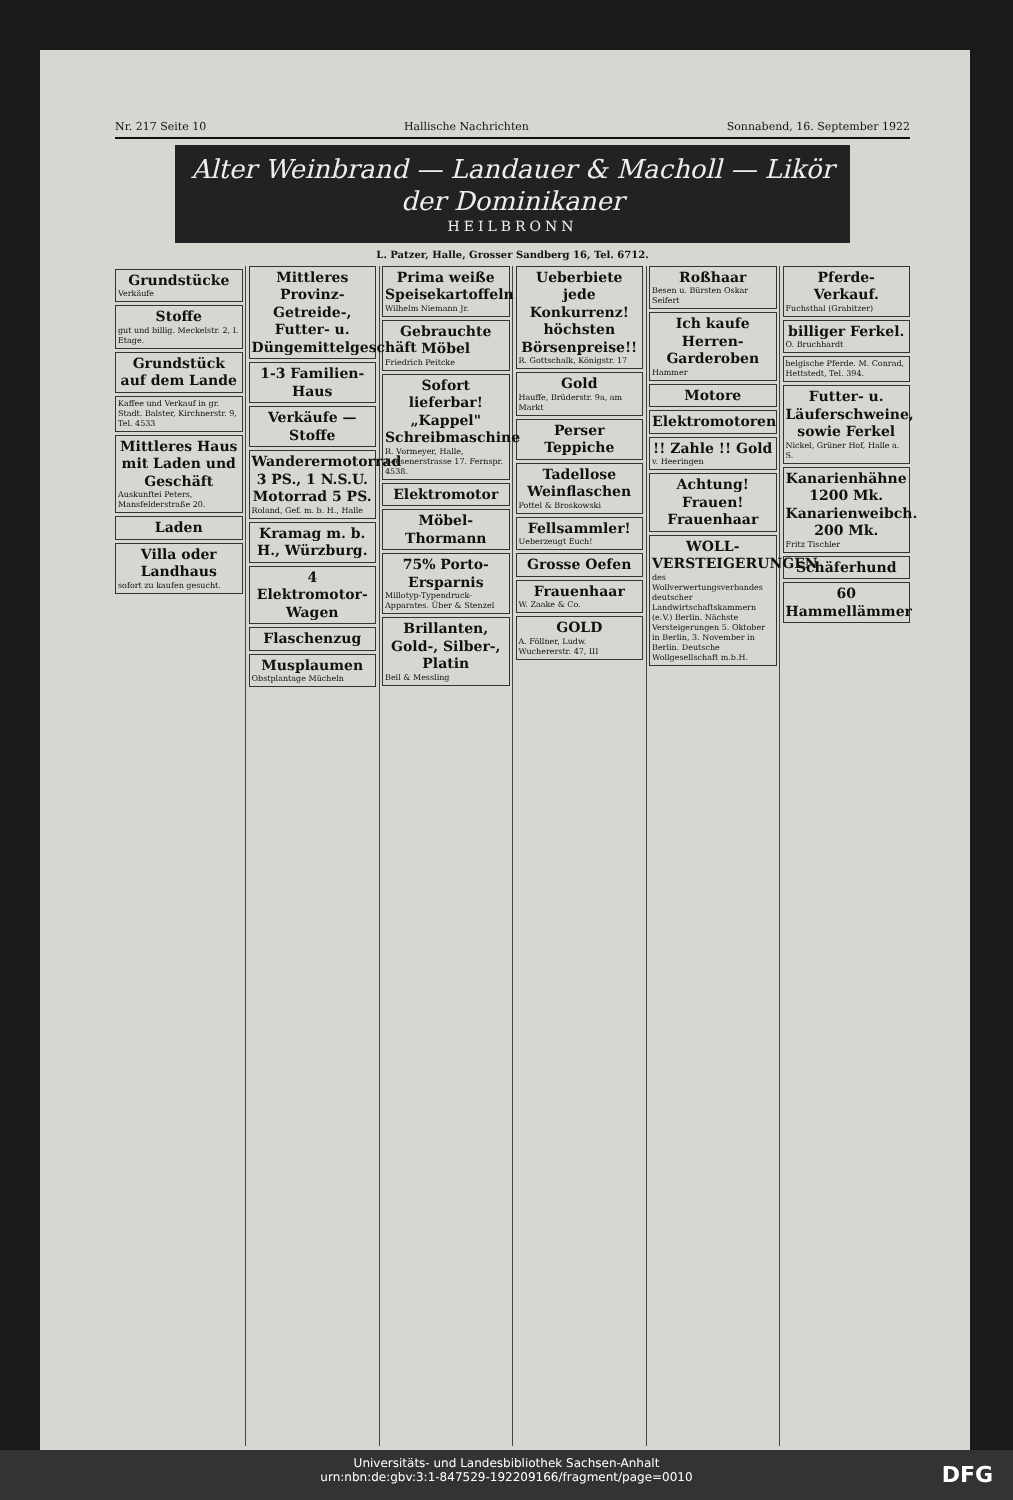Nr. 217 Seite 10 Hallische Nachrichten Sonnabend, 16. September 1922
Alter Weinbrand — Landauer & Macholl — Likör der Dominikaner
HEILBRONN
L. Patzer, Halle, Grosser Sandberg 16, Tel. 6712.
Grundstücke
Verkäufe
Stoffe
gut und billig. Meckelstr. 2, I. Etage.
Grundstück auf dem Lande
Kaffee und Verkauf in gr. Stadt. Balster, Kirchnerstr. 9, Tel. 4533
Mittleres Haus mit Laden und Geschäft
Auskunftei Peters, Mansfelderstraße 20.
Laden
Villa oder Landhaus
sofort zu kaufen gesucht.
Mittleres Provinz-Getreide-, Futter- u. Düngemittelgeschäft
1-3 Familien-Haus
Verkäufe — Stoffe
Wanderermotorrad 3 PS., 1 N.S.U. Motorrad 5 PS.
Roland, Gef. m. b. H., Halle
Kramag m. b. H., Würzburg.
4 Elektromotor-Wagen
Flaschenzug
Musplaumen
Obstplantage Mücheln
Prima weiße Speisekartoffeln
Wilhelm Niemann Jr.
Gebrauchte Möbel
Friedrich Peitcke
Sofort lieferbar! „Kappel" Schreibmaschine
R. Vormeyer, Halle, Beesenerstrasse 17. Fernspr. 4538.
Elektromotor
Möbel-Thormann
75% Porto-Ersparnis
Millotyp-Typendruck-Apparates. Über & Stenzel
Brillanten, Gold-, Silber-, Platin
Beil & Messling
Ueberbiete jede Konkurrenz! höchsten Börsenpreise!!
R. Gottschalk, Königstr. 17
Gold
Hauffe, Brüderstr. 9a, am Markt
Perser Teppiche
Tadellose Weinflaschen
Pottel & Broskowski
Fellsammler!
Ueberzeugt Euch!
Grosse Oefen
Frauenhaar
W. Zaake & Co.
GOLD
A. Föllner, Ludw. Wuchererstr. 47, III
Roßhaar
Besen u. Bürsten Oskar Seifert
Ich kaufe Herren-Garderoben
Hammer
Motore
Elektromotoren
!! Zahle !! Gold
v. Heeringen
Achtung! Frauen! Frauenhaar
WOLL-VERSTEIGERUNGEN
des Wollverwertungsverbandes deutscher Landwirtschaftskammern (e.V.) Berlin. Nächste Versteigerungen 5. Oktober in Berlin, 3. November in Berlin. Deutsche Wollgesellschaft m.b.H.
Pferde-Verkauf.
Fuchsthal (Grabitzer)
billiger Ferkel.
O. Bruchhardt
belgische Pferde. M. Conrad, Hettstedt, Tel. 394.
Futter- u. Läuferschweine, sowie Ferkel
Nickel, Grüner Hof, Halle a. S.
Kanarienhähne 1200 Mk. Kanarienweibch. 200 Mk.
Fritz Tischler
Schäferhund
60 Hammellämmer
Universitäts- und Landesbibliothek Sachsen-Anhalt
urn:nbn:de:gbv:3:1-847529-192209166/fragment/page=0010
DFG